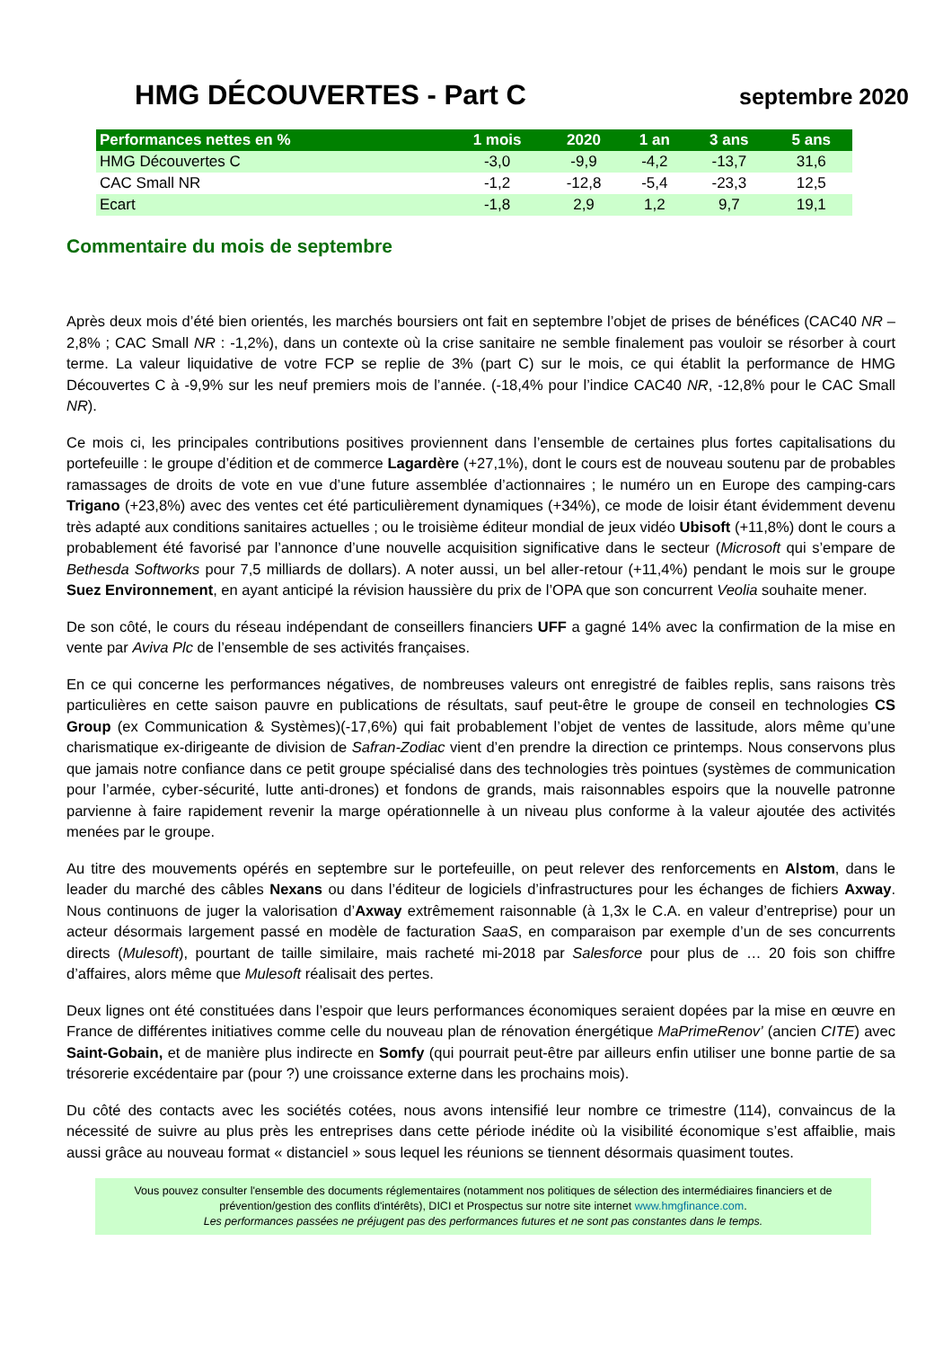HMG DÉCOUVERTES - Part C
septembre 2020
| Performances nettes en % | 1 mois | 2020 | 1 an | 3 ans | 5 ans |
| --- | --- | --- | --- | --- | --- |
| HMG Découvertes C | -3,0 | -9,9 | -4,2 | -13,7 | 31,6 |
| CAC Small NR | -1,2 | -12,8 | -5,4 | -23,3 | 12,5 |
| Ecart | -1,8 | 2,9 | 1,2 | 9,7 | 19,1 |
Commentaire du mois de septembre
Après deux mois d’été bien orientés, les marchés boursiers ont fait en septembre l’objet de prises de bénéfices (CAC40 NR –2,8% ; CAC Small NR : -1,2%), dans un contexte où la crise sanitaire ne semble finalement pas vouloir se résorber à court terme. La valeur liquidative de votre FCP se replie de 3% (part C) sur le mois, ce qui établit la performance de HMG Découvertes C à -9,9% sur les neuf premiers mois de l’année. (-18,4% pour l’indice CAC40 NR, -12,8% pour le CAC Small NR).
Ce mois ci, les principales contributions positives proviennent dans l’ensemble de certaines plus fortes capitalisations du portefeuille : le groupe d’édition et de commerce Lagardère (+27,1%), dont le cours est de nouveau soutenu par de probables ramassages de droits de vote en vue d’une future assemblée d’actionnaires ; le numéro un en Europe des camping-cars Trigano (+23,8%) avec des ventes cet été particulièrement dynamiques (+34%), ce mode de loisir étant évidemment devenu très adapté aux conditions sanitaires actuelles ; ou le troisième éditeur mondial de jeux vidéo Ubisoft (+11,8%) dont le cours a probablement été favorisé par l’annonce d’une nouvelle acquisition significative dans le secteur (Microsoft qui s’empare de Bethesda Softworks pour 7,5 milliards de dollars). A noter aussi, un bel aller-retour (+11,4%) pendant le mois sur le groupe Suez Environnement, en ayant anticipé la révision haussière du prix de l’OPA que son concurrent Veolia souhaite mener.
De son côté, le cours du réseau indépendant de conseillers financiers UFF a gagné 14% avec la confirmation de la mise en vente par Aviva Plc de l’ensemble de ses activités françaises.
En ce qui concerne les performances négatives, de nombreuses valeurs ont enregistré de faibles replis, sans raisons très particulières en cette saison pauvre en publications de résultats, sauf peut-être le groupe de conseil en technologies CS Group (ex Communication & Systèmes)(-17,6%) qui fait probablement l’objet de ventes de lassitude, alors même qu’une charismatique ex-dirigeante de division de Safran-Zodiac vient d’en prendre la direction ce printemps. Nous conservons plus que jamais notre confiance dans ce petit groupe spécialisé dans des technologies très pointues (systèmes de communication pour l’armée, cyber-sécurité, lutte anti-drones) et fondons de grands, mais raisonnables espoirs que la nouvelle patronne parvienne à faire rapidement revenir la marge opérationnelle à un niveau plus conforme à la valeur ajoutée des activités menées par le groupe.
Au titre des mouvements opérés en septembre sur le portefeuille, on peut relever des renforcements en Alstom, dans le leader du marché des câbles Nexans ou dans l’éditeur de logiciels d’infrastructures pour les échanges de fichiers Axway. Nous continuons de juger la valorisation d’Axway extrêmement raisonnable (à 1,3x le C.A. en valeur d’entreprise) pour un acteur désormais largement passé en modèle de facturation SaaS, en comparaison par exemple d’un de ses concurrents directs (Mulesoft), pourtant de taille similaire, mais racheté mi-2018 par Salesforce pour plus de … 20 fois son chiffre d’affaires, alors même que Mulesoft réalisait des pertes.
Deux lignes ont été constituées dans l’espoir que leurs performances économiques seraient dopées par la mise en œuvre en France de différentes initiatives comme celle du nouveau plan de rénovation énergétique MaPrimeRenov’ (ancien CITE) avec Saint-Gobain, et de manière plus indirecte en Somfy (qui pourrait peut-être par ailleurs enfin utiliser une bonne partie de sa trésorerie excédentaire par (pour ?) une croissance externe dans les prochains mois).
Du côté des contacts avec les sociétés cotées, nous avons intensifié leur nombre ce trimestre (114), convaincus de la nécessité de suivre au plus près les entreprises dans cette période inédite où la visibilité économique s’est affaiblie, mais aussi grâce au nouveau format « distanciel » sous lequel les réunions se tiennent désormais quasiment toutes.
Vous pouvez consulter l'ensemble des documents réglementaires (notamment nos politiques de sélection des intermédiaires financiers et de prévention/gestion des conflits d'intérêts), DICI et Prospectus sur notre site internet www.hmgfinance.com.
Les performances passées ne préjugent pas des performances futures et ne sont pas constantes dans le temps.